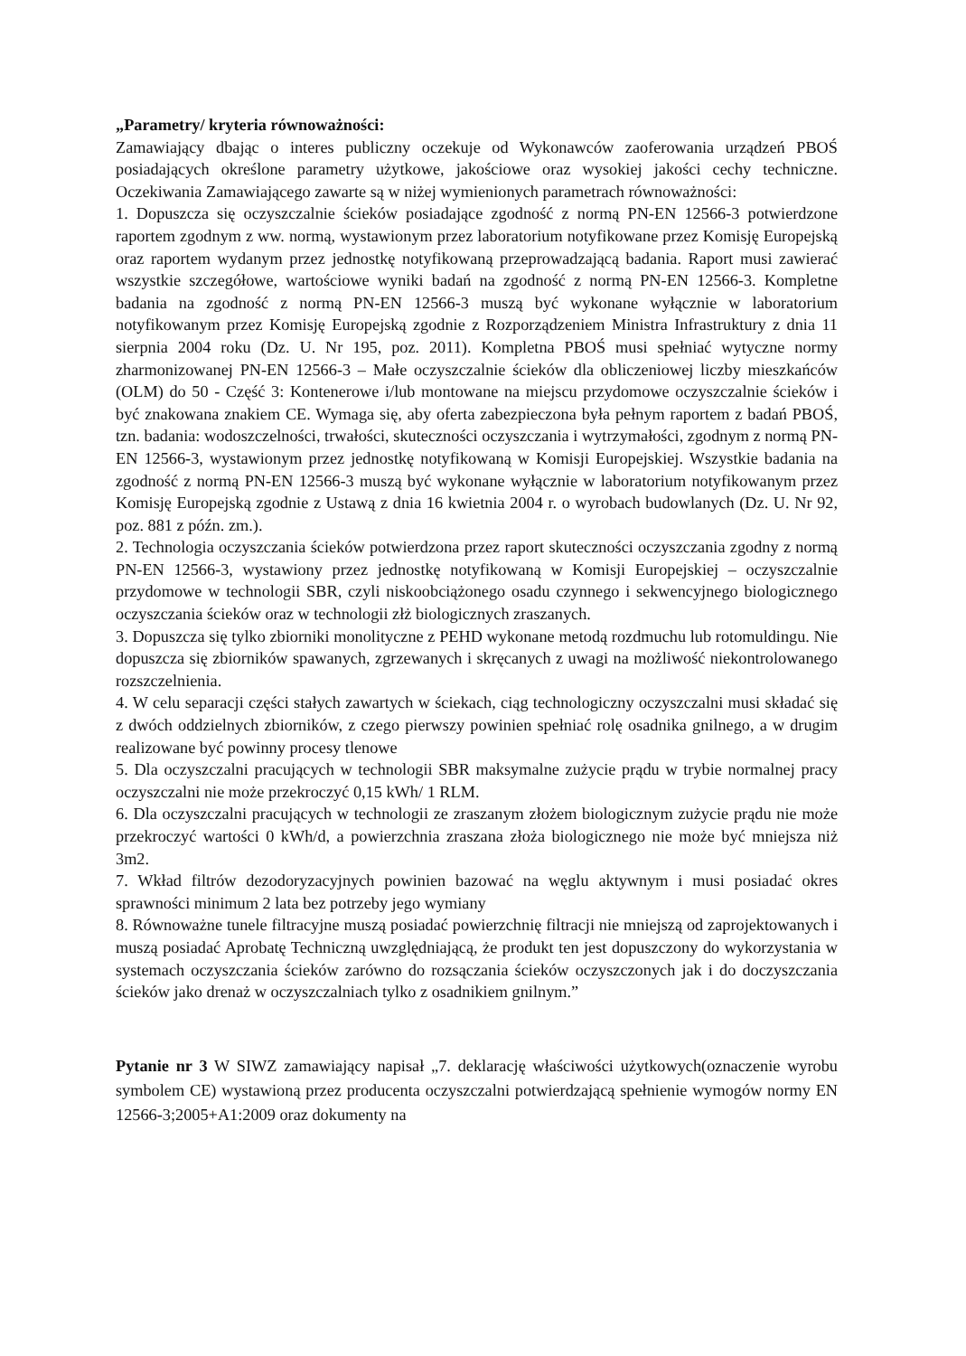„Parametry/ kryteria równoważności:
Zamawiający dbając o interes publiczny oczekuje od Wykonawców zaoferowania urządzeń PBOŚ posiadających określone parametry użytkowe, jakościowe oraz wysokiej jakości cechy techniczne. Oczekiwania Zamawiającego zawarte są w niżej wymienionych parametrach równoważności:
1. Dopuszcza się oczyszczalnie ścieków posiadające zgodność z normą PN-EN 12566-3 potwierdzone raportem zgodnym z ww. normą, wystawionym przez laboratorium notyfikowane przez Komisję Europejską oraz raportem wydanym przez jednostkę notyfikowaną przeprowadzającą badania. Raport musi zawierać wszystkie szczegółowe, wartościowe wyniki badań na zgodność z normą PN-EN 12566-3. Kompletne badania na zgodność z normą PN-EN 12566-3 muszą być wykonane wyłącznie w laboratorium notyfikowanym przez Komisję Europejską zgodnie z Rozporządzeniem Ministra Infrastruktury z dnia 11 sierpnia 2004 roku (Dz. U. Nr 195, poz. 2011). Kompletna PBOŚ musi spełniać wytyczne normy zharmonizowanej PN-EN 12566-3 – Małe oczyszczalnie ścieków dla obliczeniowej liczby mieszkańców (OLM) do 50 - Część 3: Kontenerowe i/lub montowane na miejscu przydomowe oczyszczalnie ścieków i być znakowana znakiem CE. Wymaga się, aby oferta zabezpieczona była pełnym raportem z badań PBOŚ, tzn. badania: wodoszczelności, trwałości, skuteczności oczyszczania i wytrzymałości, zgodnym z normą PN-EN 12566-3, wystawionym przez jednostkę notyfikowaną w Komisji Europejskiej. Wszystkie badania na zgodność z normą PN-EN 12566-3 muszą być wykonane wyłącznie w laboratorium notyfikowanym przez Komisję Europejską zgodnie z Ustawą z dnia 16 kwietnia 2004 r. o wyrobach budowlanych (Dz. U. Nr 92, poz. 881 z późn. zm.).
2. Technologia oczyszczania ścieków potwierdzona przez raport skuteczności oczyszczania zgodny z normą PN-EN 12566-3, wystawiony przez jednostkę notyfikowaną w Komisji Europejskiej – oczyszczalnie przydomowe w technologii SBR, czyli niskoobciążonego osadu czynnego i sekwencyjnego biologicznego oczyszczania ścieków oraz w technologii złż biologicznych zraszanych.
3. Dopuszcza się tylko zbiorniki monolityczne z PEHD wykonane metodą rozdmuchu lub rotomuldingu. Nie dopuszcza się zbiorników spawanych, zgrzewanych i skręcanych z uwagi na możliwość niekontrolowanego rozszczelnienia.
4. W celu separacji części stałych zawartych w ściekach, ciąg technologiczny oczyszczalni musi składać się z dwóch oddzielnych zbiorników, z czego pierwszy powinien spełniać rolę osadnika gnilnego, a w drugim realizowane być powinny procesy tlenowe
5. Dla oczyszczalni pracujących w technologii SBR maksymalne zużycie prądu w trybie normalnej pracy oczyszczalni nie może przekroczyć 0,15 kWh/ 1 RLM.
6. Dla oczyszczalni pracujących w technologii ze zraszanym złożem biologicznym zużycie prądu nie może przekroczyć wartości 0 kWh/d, a powierzchnia zraszana złoża biologicznego nie może być mniejsza niż 3m2.
7. Wkład filtrów dezodoryzacyjnych powinien bazować na węglu aktywnym i musi posiadać okres sprawności minimum 2 lata bez potrzeby jego wymiany
8. Równoważne tunele filtracyjne muszą posiadać powierzchnię filtracji nie mniejszą od zaprojektowanych i muszą posiadać Aprobatę Techniczną uwzględniającą, że produkt ten jest dopuszczony do wykorzystania w systemach oczyszczania ścieków zarówno do rozsączania ścieków oczyszczonych jak i do doczyszczania ścieków jako drenaż w oczyszczalniach tylko z osadnikiem gnilnym.”
Pytanie nr 3 W SIWZ zamawiający napisał „7. deklarację właściwości użytkowych(oznaczenie wyrobu symbolem CE) wystawioną przez producenta oczyszczalni potwierdzającą spełnienie wymogów normy EN 12566-3;2005+A1:2009 oraz dokumenty na